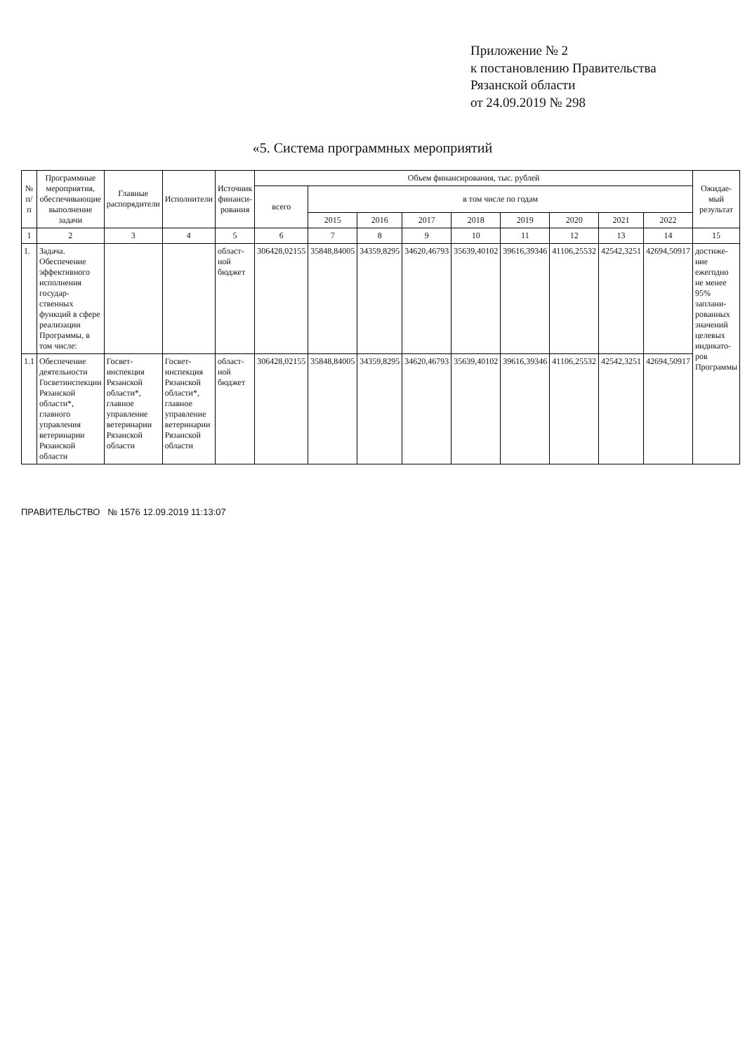Приложение № 2
к постановлению Правительства
Рязанской области
от 24.09.2019 № 298
«5. Система программных мероприятий
| № п/п | Программные мероприятия, обеспечивающие выполнение задачи | Главные распорядители | Исполнители | Источник финанси-рования | Объем финансирования, тыс. рублей | | | | | | | | | Ожидае-мый результат |
| --- | --- | --- | --- | --- | --- | --- | --- | --- | --- | --- | --- | --- | --- | --- |
| | | | | | всего | в том числе по годам | | | | | | | | |
| | | | | | | 2015 | 2016 | 2017 | 2018 | 2019 | 2020 | 2021 | 2022 | |
| 1 | 2 | 3 | 4 | 5 | 6 | 7 | 8 | 9 | 10 | 11 | 12 | 13 | 14 | 15 |
| 1. | Задача. Обеспечение эффективного исполнения государ-ственных функций в сфере реализации Программы, в том числе: | | | област-ной бюджет | 306428,02155 | 35848,84005 | 34359,8295 | 34620,46793 | 35639,40102 | 39616,39346 | 41106,25532 | 42542,3251 | 42694,50917 | достиже-ние ежегодно не менее 95% заплани-рованных значений целевых индикато-ров Программы |
| 1.1 | Обеспечение деятельности Госветинспекции Рязанской области*, главного управления ветеринарии Рязанской области | Госвет-инспекция Рязанской области*, главное управление ветеринарии Рязанской области | Госвет-инспекция Рязанской области*, главное управление ветеринарии Рязанской области | област-ной бюджет | 306428,02155 | 35848,84005 | 34359,8295 | 34620,46793 | 35639,40102 | 39616,39346 | 41106,25532 | 42542,3251 | 42694,50917 | |
ПРАВИТЕЛЬСТВО № 1576 12.09.2019 11:13:07